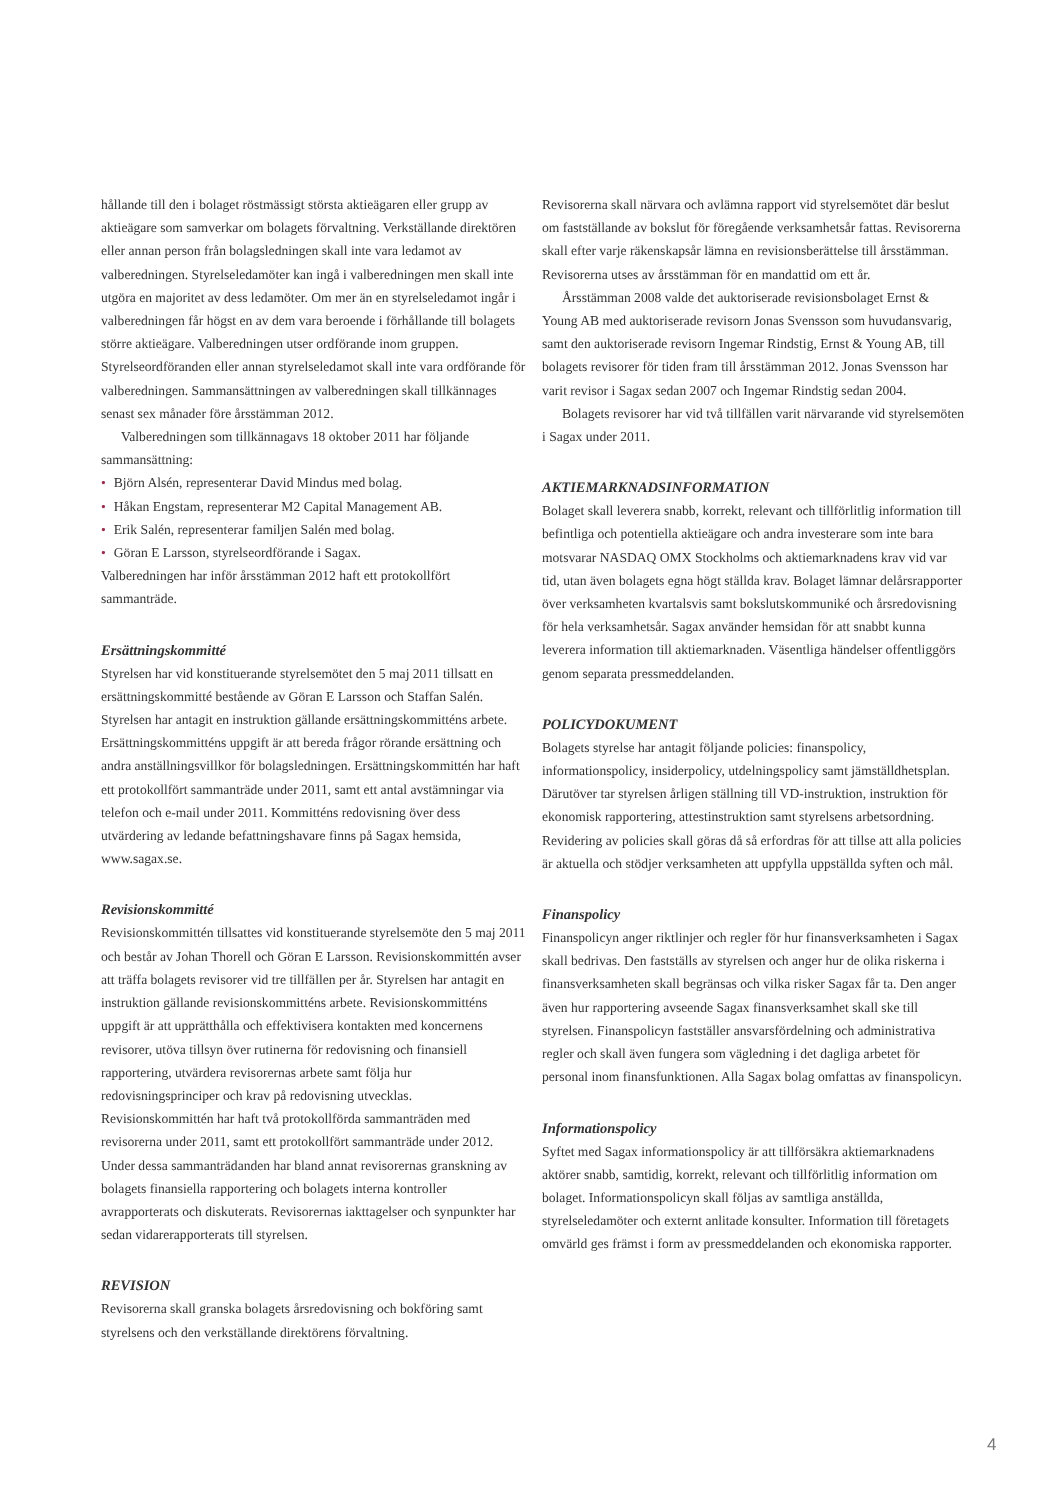hållande till den i bolaget röstmässigt största aktieägaren eller grupp av aktieägare som samverkar om bolagets förvaltning. Verkställande direktören eller annan person från bolagsledningen skall inte vara ledamot av valberedningen. Styrelseledamöter kan ingå i valberedningen men skall inte utgöra en majoritet av dess ledamöter. Om mer än en styrelseledamot ingår i valberedningen får högst en av dem vara beroende i förhållande till bolagets större aktieägare. Valberedningen utser ordförande inom gruppen. Styrelseordföranden eller annan styrelseledamot skall inte vara ordförande för valberedningen. Sammansättningen av valberedningen skall tillkännages senast sex månader före årsstämman 2012.
Valberedningen som tillkännagavs 18 oktober 2011 har följande sammansättning:
• Björn Alsén, representerar David Mindus med bolag.
• Håkan Engstam, representerar M2 Capital Management AB.
• Erik Salén, representerar familjen Salén med bolag.
• Göran E Larsson, styrelseordförande i Sagax.
Valberedningen har inför årsstämman 2012 haft ett protokollfört sammanträde.
Ersättningskommitté
Styrelsen har vid konstituerande styrelsemötet den 5 maj 2011 tillsatt en ersättningskommitté bestående av Göran E Larsson och Staffan Salén. Styrelsen har antagit en instruktion gällande ersättningskommitténs arbete. Ersättningskommitténs uppgift är att bereda frågor rörande ersättning och andra anställningsvillkor för bolagsledningen. Ersättningskommittén har haft ett protokollfört sammanträde under 2011, samt ett antal avstämningar via telefon och e-mail under 2011. Kommitténs redovisning över dess utvärdering av ledande befattningshavare finns på Sagax hemsida, www.sagax.se.
Revisionskommitté
Revisionskommittén tillsattes vid konstituerande styrelsemöte den 5 maj 2011 och består av Johan Thorell och Göran E Larsson. Revisionskommittén avser att träffa bolagets revisorer vid tre tillfällen per år. Styrelsen har antagit en instruktion gällande revisionskommitténs arbete. Revisionskommitténs uppgift är att upprätthålla och effektivisera kontakten med koncernens revisorer, utöva tillsyn över rutinerna för redovisning och finansiell rapportering, utvärdera revisorernas arbete samt följa hur redovisningsprinciper och krav på redovisning utvecklas. Revisionskommittén har haft två protokollförda sammanträden med revisorerna under 2011, samt ett protokollfört sammanträde under 2012. Under dessa sammanträdanden har bland annat revisorernas granskning av bolagets finansiella rapportering och bolagets interna kontroller avrapporterats och diskuterats. Revisorernas iakttagelser och synpunkter har sedan vidarerapporterats till styrelsen.
REVISION
Revisorerna skall granska bolagets årsredovisning och bokföring samt styrelsens och den verkställande direktörens förvaltning.
Revisorerna skall närvara och avlämna rapport vid styrelsemötet där beslut om fastställande av bokslut för föregående verksamhetsår fattas. Revisorerna skall efter varje räkenskapsår lämna en revisionsberättelse till årsstämman. Revisorerna utses av årsstämman för en mandattid om ett år.
Årsstämman 2008 valde det auktoriserade revisionsbolaget Ernst & Young AB med auktoriserade revisorn Jonas Svensson som huvudansvarig, samt den auktoriserade revisorn Ingemar Rindstig, Ernst & Young AB, till bolagets revisorer för tiden fram till årsstämman 2012. Jonas Svensson har varit revisor i Sagax sedan 2007 och Ingemar Rindstig sedan 2004.
Bolagets revisorer har vid två tillfällen varit närvarande vid styrelsemöten i Sagax under 2011.
AKTIEMARKNADSINFORMATION
Bolaget skall leverera snabb, korrekt, relevant och tillförlitlig information till befintliga och potentiella aktieägare och andra investerare som inte bara motsvarar NASDAQ OMX Stockholms och aktiemarknadens krav vid var tid, utan även bolagets egna högt ställda krav. Bolaget lämnar delårsrapporter över verksamheten kvartalsvis samt bokslutskommuniké och årsredovisning för hela verksamhetsår. Sagax använder hemsidan för att snabbt kunna leverera information till aktiemarknaden. Väsentliga händelser offentliggörs genom separata pressmeddelanden.
POLICYDOKUMENT
Bolagets styrelse har antagit följande policies: finanspolicy, informationspolicy, insiderpolicy, utdelningspolicy samt jämställdhetsplan. Därutöver tar styrelsen årligen ställning till VD-instruktion, instruktion för ekonomisk rapportering, attestinstruktion samt styrelsens arbetsordning. Revidering av policies skall göras då så erfordras för att tillse att alla policies är aktuella och stödjer verksamheten att uppfylla uppställda syften och mål.
Finanspolicy
Finanspolicyn anger riktlinjer och regler för hur finansverksamheten i Sagax skall bedrivas. Den fastställs av styrelsen och anger hur de olika riskerna i finansverksamheten skall begränsas och vilka risker Sagax får ta. Den anger även hur rapportering avseende Sagax finansverksamhet skall ske till styrelsen. Finanspolicyn fastställer ansvarsfördelning och administrativa regler och skall även fungera som vägledning i det dagliga arbetet för personal inom finansfunktionen. Alla Sagax bolag omfattas av finanspolicyn.
Informationspolicy
Syftet med Sagax informationspolicy är att tillförsäkra aktiemarknadens aktörer snabb, samtidig, korrekt, relevant och tillförlitlig information om bolaget. Informationspolicyn skall följas av samtliga anställda, styrelseledamöter och externt anlitade konsulter. Information till företagets omvärld ges främst i form av pressmeddelanden och ekonomiska rapporter.
4